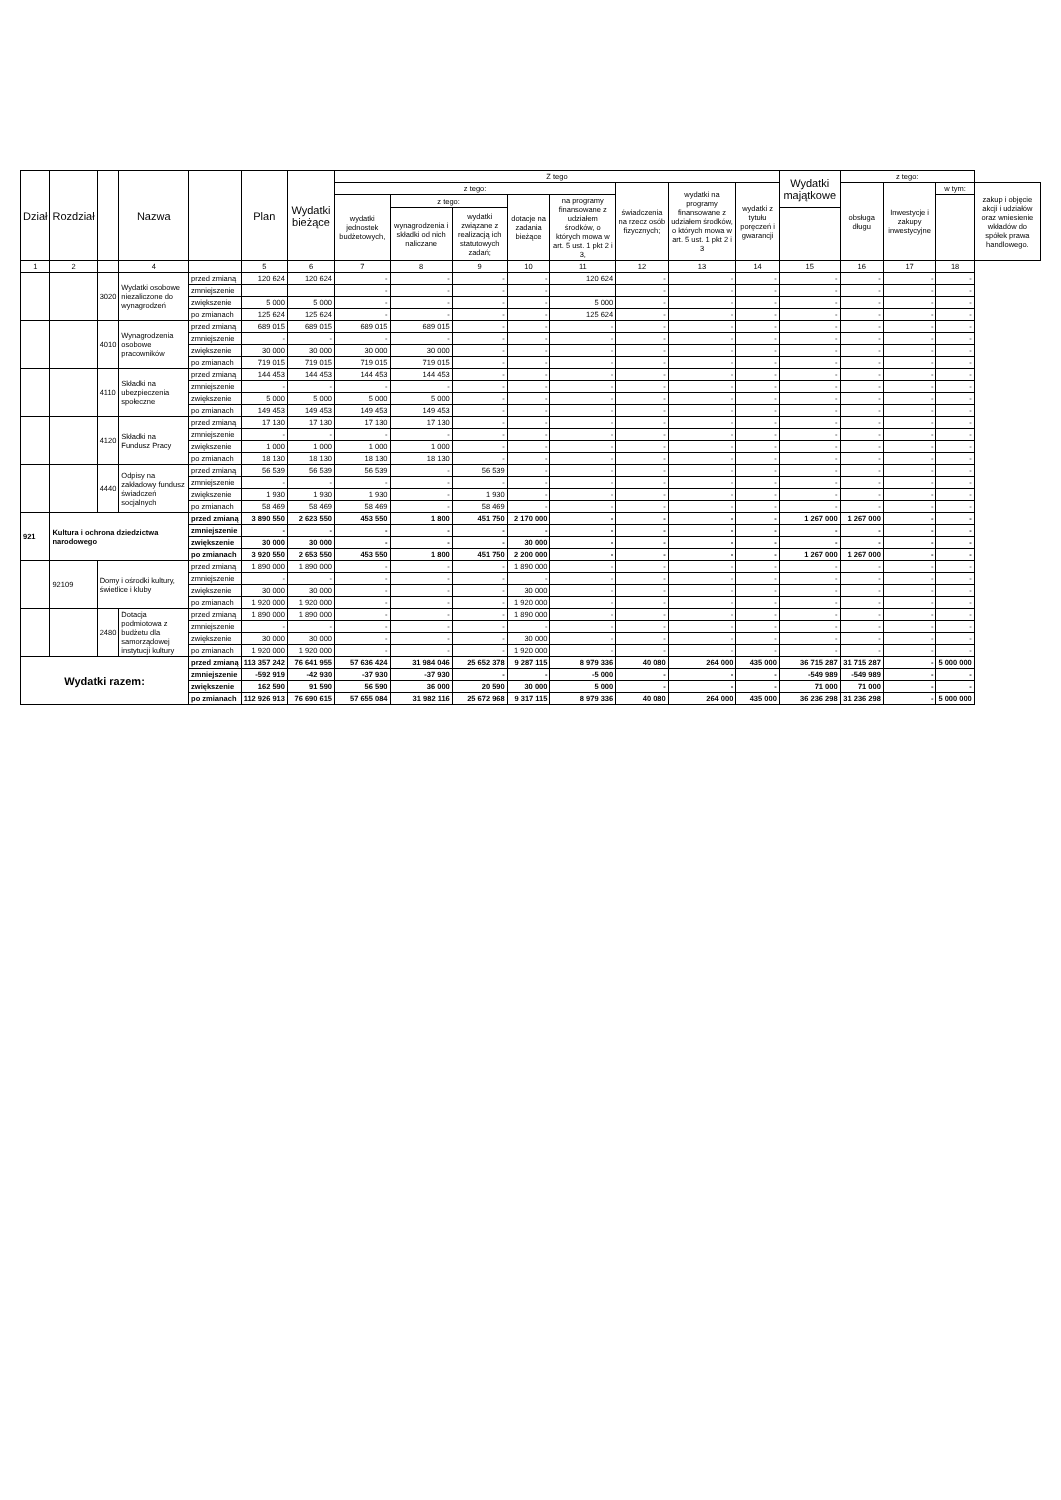| Dział | Rozdział | | Nazwa | | Plan | Wydatki bieżące | Z tego | | | | | | | | Wydatki majątkowe | z tego: | | | |
| --- | --- | --- | --- | --- | --- | --- | --- | --- | --- | --- | --- | --- | --- | --- | --- | --- | --- | --- | --- |
| | | | | | | | z tego: | | | | | świadczenia na rzecz osób fizycznych; | wydatki na programy finansowane z udziałem środków, o których mowa w art. 5 ust. 1 pkt 2 i 3 | wydatki z tytułu poręczeń i gwarancji | | obsługa długu | Inwestycje i zakupy inwestycyjne | w tym: | zakup i objęcie akcji i udziałów oraz wniesienie wkładów do spółek prawa handlowego. |
| | | | | | | | wydatki jednostek budżetowych, | z tego: | | dotacje na zadania bieżące | na programy finansowane z udziałem środków, o których mowa w art. 5 ust. 1 pkt 2 i 3, | | | | | | | | |
| | | | | | | | | wynagrodzenia i składki od nich naliczane | wydatki związane z realizacją ich statutowych zadań; | | | | | | | | | | |
| 1 | 2 | | 4 | | 5 | 6 | 7 | 8 | 9 | 10 | 11 | 12 | 13 | 14 | 15 | 16 | 17 | 18 | |
| | | 3020 | Wydatki osobowe niezaliczone do wynagrodzeń | przed zmianą | 120 624 | 120 624 | - | - | - | - | 120 624 | - | - | - | - | - | - | - | |
| | | | | zmniejszenie | | | - | - | - | - | | - | - | - | - | - | - | - | |
| | | | | zwiększenie | 5 000 | 5 000 | - | - | - | - | 5 000 | - | - | - | - | - | - | - | |
| | | | | po zmianach | 125 624 | 125 624 | - | - | - | - | 125 624 | - | - | - | - | - | - | - | |
| | | 4010 | Wynagrodzenia osobowe pracowników | przed zmianą | 689 015 | 689 015 | 689 015 | 689 015 | - | - | - | - | - | - | - | - | - | - | |
| | | | | zmniejszenie | - | - | - | - | - | - | - | - | - | - | - | - | - | - | |
| | | | | zwiększenie | 30 000 | 30 000 | 30 000 | 30 000 | - | - | - | - | - | - | - | - | - | - | |
| | | | | po zmianach | 719 015 | 719 015 | 719 015 | 719 015 | - | - | - | - | - | - | - | - | - | - | |
| | | 4110 | Składki na ubezpieczenia społeczne | przed zmianą | 144 453 | 144 453 | 144 453 | 144 453 | - | - | - | - | - | - | - | - | - | - | |
| | | | | zmniejszenie | - | - | - | - | - | - | - | - | - | - | - | - | - | - | |
| | | | | zwiększenie | 5 000 | 5 000 | 5 000 | 5 000 | - | - | - | - | - | - | - | - | - | - | |
| | | | | po zmianach | 149 453 | 149 453 | 149 453 | 149 453 | - | - | - | - | - | - | - | - | - | - | |
| | | 4120 | Składki na Fundusz Pracy | przed zmianą | 17 130 | 17 130 | 17 130 | 17 130 | - | - | - | - | - | - | - | - | - | - | |
| | | | | zmniejszenie | - | - | - | - | - | - | - | - | - | - | - | - | - | - | |
| | | | | zwiększenie | 1 000 | 1 000 | 1 000 | 1 000 | - | - | - | - | - | - | - | - | - | - | |
| | | | | po zmianach | 18 130 | 18 130 | 18 130 | 18 130 | - | - | - | - | - | - | - | - | - | - | |
| | | 4440 | Odpisy na zakładowy fundusz świadczeń socjalnych | przed zmianą | 56 539 | 56 539 | 56 539 | - | 56 539 | - | - | - | - | - | - | - | - | - | |
| | | | | zmniejszenie | - | - | - | - | - | - | - | - | - | - | - | - | - | - | |
| | | | | zwiększenie | 1 930 | 1 930 | 1 930 | - | 1 930 | - | - | - | - | - | - | - | - | - | |
| | | | | po zmianach | 58 469 | 58 469 | 58 469 | - | 58 469 | - | - | - | - | - | - | - | - | - | |
| 921 | Kultura i ochrona dziedzictwa narodowego | | | przed zmianą | 3 890 550 | 2 623 550 | 453 550 | 1 800 | 451 750 | 2 170 000 | - | - | - | - | 1 267 000 | 1 267 000 | - | - | |
| | | | | zmniejszenie | - | - | - | - | - | - | - | - | - | - | - | - | - | - | |
| | | | | zwiększenie | 30 000 | 30 000 | - | - | - | 30 000 | - | - | - | - | - | - | - | - | |
| | | | | po zmianach | 3 920 550 | 2 653 550 | 453 550 | 1 800 | 451 750 | 2 200 000 | - | - | - | - | 1 267 000 | 1 267 000 | - | - | |
| | 92109 | Domy i ośrodki kultury, świetlice i kluby | | przed zmianą | 1 890 000 | 1 890 000 | - | - | - | 1 890 000 | - | - | - | - | - | - | - | - | |
| | | | | zmniejszenie | - | - | - | - | - | - | - | - | - | - | - | - | - | - | |
| | | | | zwiększenie | 30 000 | 30 000 | - | - | - | 30 000 | - | - | - | - | - | - | - | - | |
| | | | | po zmianach | 1 920 000 | 1 920 000 | - | - | - | 1 920 000 | - | - | - | - | - | - | - | - | |
| | | 2480 | Dotacja podmiotowa z budżetu dla samorządowej instytucji kultury | przed zmianą | 1 890 000 | 1 890 000 | - | - | - | 1 890 000 | - | - | - | - | - | - | - | - | |
| | | | | zmniejszenie | - | - | - | - | - | - | - | - | - | - | - | - | - | - | |
| | | | | zwiększenie | 30 000 | 30 000 | - | - | - | 30 000 | - | - | - | - | - | - | - | - | |
| | | | | po zmianach | 1 920 000 | 1 920 000 | - | - | - | 1 920 000 | - | - | - | - | - | - | - | - | |
| Wydatki razem: | | | | przed zmianą | 113 357 242 | 76 641 955 | 57 636 424 | 31 984 046 | 25 652 378 | 9 287 115 | 8 979 336 | 40 080 | 264 000 | 435 000 | 36 715 287 | 31 715 287 | - | 5 000 000 | |
| | | | | zmniejszenie | -592 919 | -42 930 | -37 930 | -37 930 | - | - | -5 000 | - | - | - | -549 989 | -549 989 | - | - | |
| | | | | zwiększenie | 162 590 | 91 590 | 56 590 | 36 000 | 20 590 | 30 000 | 5 000 | - | - | - | 71 000 | 71 000 | - | - | |
| | | | | po zmianach | 112 926 913 | 76 690 615 | 57 655 084 | 31 982 116 | 25 672 968 | 9 317 115 | 8 979 336 | 40 080 | 264 000 | 435 000 | 36 236 298 | 31 236 298 | - | 5 000 000 | |